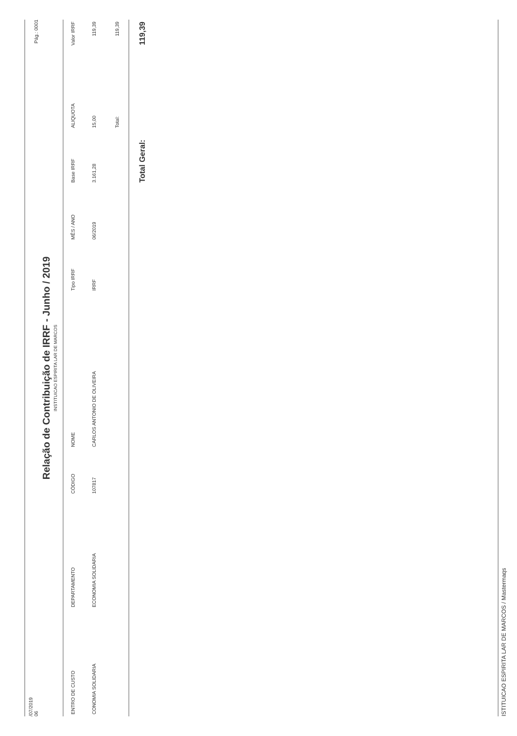/07/2019
06
Pág.: 0001
Relação de Contribuição de IRRF - Junho / 2019
INSTITUICAO ESPIRITA LAR DE MARCOS
| ENTRO DE CUSTO | DEPARTAMENTO | CÓDIGO | NOME | Tipo IRRF | MÊS / ANO | Base IRRF | ALIQUOTA | Valor IRRF |
| --- | --- | --- | --- | --- | --- | --- | --- | --- |
| CONOMIA SOLIDARIA | ECONOMIA SOLIDARIA | 107817 | CARLOS ANTONIO DE OLIVEIRA | IRRF | 06/2019 | 3.161,28 | 15,00 | 119,39 |
| | | | | | | | Total: | 119,39 |
| | | | | | | Total Geral: | | 119,39 |
ISTITUICAO ESPIRITA LAR DE MARCOS / Mastermaqs